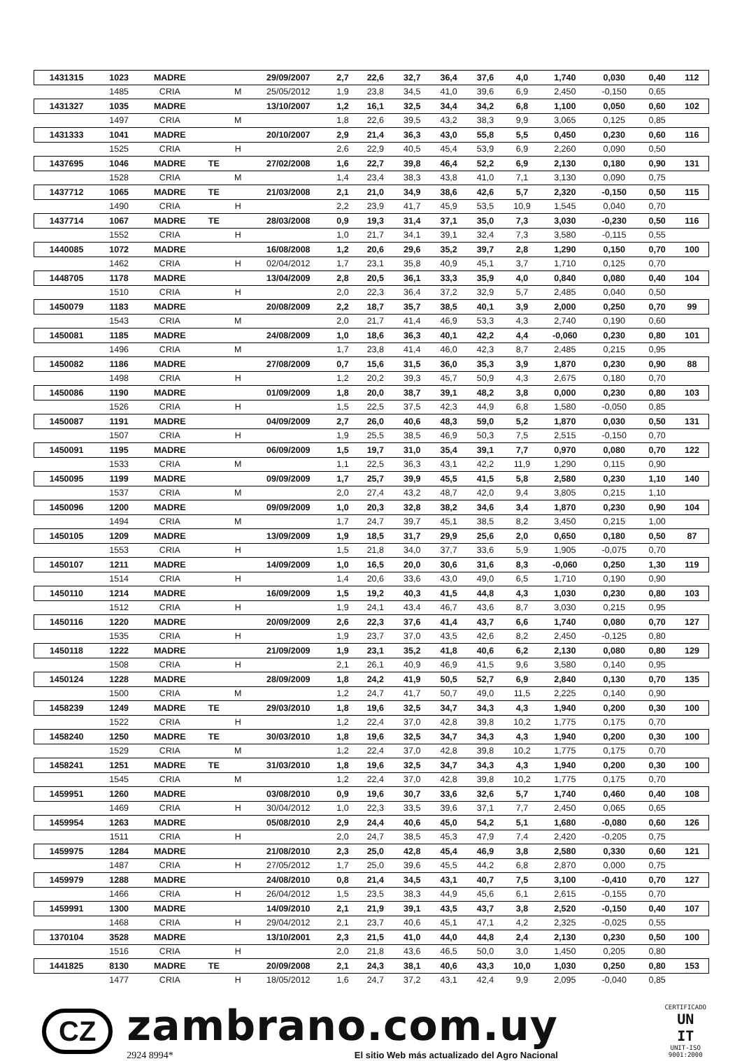| 1431315 | 1023 | MADRE | | | 29/09/2007 | 2,7 | 22,6 | 32,7 | 36,4 | 37,6 | 4,0 | 1,740 | 0,030 | 0,40 | 112 |
| | 1485 | CRIA | | M | 25/05/2012 | 1,9 | 23,8 | 34,5 | 41,0 | 39,6 | 6,9 | 2,450 | -0,150 | 0,65 | |
| 1431327 | 1035 | MADRE | | | 13/10/2007 | 1,2 | 16,1 | 32,5 | 34,4 | 34,2 | 6,8 | 1,100 | 0,050 | 0,60 | 102 |
| | 1497 | CRIA | | M | | 1,8 | 22,6 | 39,5 | 43,2 | 38,3 | 9,9 | 3,065 | 0,125 | 0,85 | |
| 1431333 | 1041 | MADRE | | | 20/10/2007 | 2,9 | 21,4 | 36,3 | 43,0 | 55,8 | 5,5 | 0,450 | 0,230 | 0,60 | 116 |
| | 1525 | CRIA | | H | | 2,6 | 22,9 | 40,5 | 45,4 | 53,9 | 6,9 | 2,260 | 0,090 | 0,50 | |
| 1437695 | 1046 | MADRE | TE | | 27/02/2008 | 1,6 | 22,7 | 39,8 | 46,4 | 52,2 | 6,9 | 2,130 | 0,180 | 0,90 | 131 |
| | 1528 | CRIA | | M | | 1,4 | 23,4 | 38,3 | 43,8 | 41,0 | 7,1 | 3,130 | 0,090 | 0,75 | |
| 1437712 | 1065 | MADRE | TE | | 21/03/2008 | 2,1 | 21,0 | 34,9 | 38,6 | 42,6 | 5,7 | 2,320 | -0,150 | 0,50 | 115 |
| | 1490 | CRIA | | H | | 2,2 | 23,9 | 41,7 | 45,9 | 53,5 | 10,9 | 1,545 | 0,040 | 0,70 | |
| 1437714 | 1067 | MADRE | TE | | 28/03/2008 | 0,9 | 19,3 | 31,4 | 37,1 | 35,0 | 7,3 | 3,030 | -0,230 | 0,50 | 116 |
| | 1552 | CRIA | | H | | 1,0 | 21,7 | 34,1 | 39,1 | 32,4 | 7,3 | 3,580 | -0,115 | 0,55 | |
| 1440085 | 1072 | MADRE | | | 16/08/2008 | 1,2 | 20,6 | 29,6 | 35,2 | 39,7 | 2,8 | 1,290 | 0,150 | 0,70 | 100 |
| | 1462 | CRIA | | H | 02/04/2012 | 1,7 | 23,1 | 35,8 | 40,9 | 45,1 | 3,7 | 1,710 | 0,125 | 0,70 | |
| 1448705 | 1178 | MADRE | | | 13/04/2009 | 2,8 | 20,5 | 36,1 | 33,3 | 35,9 | 4,0 | 0,840 | 0,080 | 0,40 | 104 |
| | 1510 | CRIA | | H | | 2,0 | 22,3 | 36,4 | 37,2 | 32,9 | 5,7 | 2,485 | 0,040 | 0,50 | |
| 1450079 | 1183 | MADRE | | | 20/08/2009 | 2,2 | 18,7 | 35,7 | 38,5 | 40,1 | 3,9 | 2,000 | 0,250 | 0,70 | 99 |
| | 1543 | CRIA | | M | | 2,0 | 21,7 | 41,4 | 46,9 | 53,3 | 4,3 | 2,740 | 0,190 | 0,60 | |
| 1450081 | 1185 | MADRE | | | 24/08/2009 | 1,0 | 18,6 | 36,3 | 40,1 | 42,2 | 4,4 | -0,060 | 0,230 | 0,80 | 101 |
| | 1496 | CRIA | | M | | 1,7 | 23,8 | 41,4 | 46,0 | 42,3 | 8,7 | 2,485 | 0,215 | 0,95 | |
| 1450082 | 1186 | MADRE | | | 27/08/2009 | 0,7 | 15,6 | 31,5 | 36,0 | 35,3 | 3,9 | 1,870 | 0,230 | 0,90 | 88 |
| | 1498 | CRIA | | H | | 1,2 | 20,2 | 39,3 | 45,7 | 50,9 | 4,3 | 2,675 | 0,180 | 0,70 | |
| 1450086 | 1190 | MADRE | | | 01/09/2009 | 1,8 | 20,0 | 38,7 | 39,1 | 48,2 | 3,8 | 0,000 | 0,230 | 0,80 | 103 |
| | 1526 | CRIA | | H | | 1,5 | 22,5 | 37,5 | 42,3 | 44,9 | 6,8 | 1,580 | -0,050 | 0,85 | |
| 1450087 | 1191 | MADRE | | | 04/09/2009 | 2,7 | 26,0 | 40,6 | 48,3 | 59,0 | 5,2 | 1,870 | 0,030 | 0,50 | 131 |
| | 1507 | CRIA | | H | | 1,9 | 25,5 | 38,5 | 46,9 | 50,3 | 7,5 | 2,515 | -0,150 | 0,70 | |
| 1450091 | 1195 | MADRE | | | 06/09/2009 | 1,5 | 19,7 | 31,0 | 35,4 | 39,1 | 7,7 | 0,970 | 0,080 | 0,70 | 122 |
| | 1533 | CRIA | | M | | 1,1 | 22,5 | 36,3 | 43,1 | 42,2 | 11,9 | 1,290 | 0,115 | 0,90 | |
| 1450095 | 1199 | MADRE | | | 09/09/2009 | 1,7 | 25,7 | 39,9 | 45,5 | 41,5 | 5,8 | 2,580 | 0,230 | 1,10 | 140 |
| | 1537 | CRIA | | M | | 2,0 | 27,4 | 43,2 | 48,7 | 42,0 | 9,4 | 3,805 | 0,215 | 1,10 | |
| 1450096 | 1200 | MADRE | | | 09/09/2009 | 1,0 | 20,3 | 32,8 | 38,2 | 34,6 | 3,4 | 1,870 | 0,230 | 0,90 | 104 |
| | 1494 | CRIA | | M | | 1,7 | 24,7 | 39,7 | 45,1 | 38,5 | 8,2 | 3,450 | 0,215 | 1,00 | |
| 1450105 | 1209 | MADRE | | | 13/09/2009 | 1,9 | 18,5 | 31,7 | 29,9 | 25,6 | 2,0 | 0,650 | 0,180 | 0,50 | 87 |
| | 1553 | CRIA | | H | | 1,5 | 21,8 | 34,0 | 37,7 | 33,6 | 5,9 | 1,905 | -0,075 | 0,70 | |
| 1450107 | 1211 | MADRE | | | 14/09/2009 | 1,0 | 16,5 | 20,0 | 30,6 | 31,6 | 8,3 | -0,060 | 0,250 | 1,30 | 119 |
| | 1514 | CRIA | | H | | 1,4 | 20,6 | 33,6 | 43,0 | 49,0 | 6,5 | 1,710 | 0,190 | 0,90 | |
| 1450110 | 1214 | MADRE | | | 16/09/2009 | 1,5 | 19,2 | 40,3 | 41,5 | 44,8 | 4,3 | 1,030 | 0,230 | 0,80 | 103 |
| | 1512 | CRIA | | H | | 1,9 | 24,1 | 43,4 | 46,7 | 43,6 | 8,7 | 3,030 | 0,215 | 0,95 | |
| 1450116 | 1220 | MADRE | | | 20/09/2009 | 2,6 | 22,3 | 37,6 | 41,4 | 43,7 | 6,6 | 1,740 | 0,080 | 0,70 | 127 |
| | 1535 | CRIA | | H | | 1,9 | 23,7 | 37,0 | 43,5 | 42,6 | 8,2 | 2,450 | -0,125 | 0,80 | |
| 1450118 | 1222 | MADRE | | | 21/09/2009 | 1,9 | 23,1 | 35,2 | 41,8 | 40,6 | 6,2 | 2,130 | 0,080 | 0,80 | 129 |
| | 1508 | CRIA | | H | | 2,1 | 26,1 | 40,9 | 46,9 | 41,5 | 9,6 | 3,580 | 0,140 | 0,95 | |
| 1450124 | 1228 | MADRE | | | 28/09/2009 | 1,8 | 24,2 | 41,9 | 50,5 | 52,7 | 6,9 | 2,840 | 0,130 | 0,70 | 135 |
| | 1500 | CRIA | | M | | 1,2 | 24,7 | 41,7 | 50,7 | 49,0 | 11,5 | 2,225 | 0,140 | 0,90 | |
| 1458239 | 1249 | MADRE | TE | | 29/03/2010 | 1,8 | 19,6 | 32,5 | 34,7 | 34,3 | 4,3 | 1,940 | 0,200 | 0,30 | 100 |
| | 1522 | CRIA | | H | | 1,2 | 22,4 | 37,0 | 42,8 | 39,8 | 10,2 | 1,775 | 0,175 | 0,70 | |
| 1458240 | 1250 | MADRE | TE | | 30/03/2010 | 1,8 | 19,6 | 32,5 | 34,7 | 34,3 | 4,3 | 1,940 | 0,200 | 0,30 | 100 |
| | 1529 | CRIA | | M | | 1,2 | 22,4 | 37,0 | 42,8 | 39,8 | 10,2 | 1,775 | 0,175 | 0,70 | |
| 1458241 | 1251 | MADRE | TE | | 31/03/2010 | 1,8 | 19,6 | 32,5 | 34,7 | 34,3 | 4,3 | 1,940 | 0,200 | 0,30 | 100 |
| | 1545 | CRIA | | M | | 1,2 | 22,4 | 37,0 | 42,8 | 39,8 | 10,2 | 1,775 | 0,175 | 0,70 | |
| 1459951 | 1260 | MADRE | | | 03/08/2010 | 0,9 | 19,6 | 30,7 | 33,6 | 32,6 | 5,7 | 1,740 | 0,460 | 0,40 | 108 |
| | 1469 | CRIA | | H | 30/04/2012 | 1,0 | 22,3 | 33,5 | 39,6 | 37,1 | 7,7 | 2,450 | 0,065 | 0,65 | |
| 1459954 | 1263 | MADRE | | | 05/08/2010 | 2,9 | 24,4 | 40,6 | 45,0 | 54,2 | 5,1 | 1,680 | -0,080 | 0,60 | 126 |
| | 1511 | CRIA | | H | | 2,0 | 24,7 | 38,5 | 45,3 | 47,9 | 7,4 | 2,420 | -0,205 | 0,75 | |
| 1459975 | 1284 | MADRE | | | 21/08/2010 | 2,3 | 25,0 | 42,8 | 45,4 | 46,9 | 3,8 | 2,580 | 0,330 | 0,60 | 121 |
| | 1487 | CRIA | | H | 27/05/2012 | 1,7 | 25,0 | 39,6 | 45,5 | 44,2 | 6,8 | 2,870 | 0,000 | 0,75 | |
| 1459979 | 1288 | MADRE | | | 24/08/2010 | 0,8 | 21,4 | 34,5 | 43,1 | 40,7 | 7,5 | 3,100 | -0,410 | 0,70 | 127 |
| | 1466 | CRIA | | H | 26/04/2012 | 1,5 | 23,5 | 38,3 | 44,9 | 45,6 | 6,1 | 2,615 | -0,155 | 0,70 | |
| 1459991 | 1300 | MADRE | | | 14/09/2010 | 2,1 | 21,9 | 39,1 | 43,5 | 43,7 | 3,8 | 2,520 | -0,150 | 0,40 | 107 |
| | 1468 | CRIA | | H | 29/04/2012 | 2,1 | 23,7 | 40,6 | 45,1 | 47,1 | 4,2 | 2,325 | -0,025 | 0,55 | |
| 1370104 | 3528 | MADRE | | | 13/10/2001 | 2,3 | 21,5 | 41,0 | 44,0 | 44,8 | 2,4 | 2,130 | 0,230 | 0,50 | 100 |
| | 1516 | CRIA | | H | | 2,0 | 21,8 | 43,6 | 46,5 | 50,0 | 3,0 | 1,450 | 0,205 | 0,80 | |
| 1441825 | 8130 | MADRE | TE | | 20/09/2008 | 2,1 | 24,3 | 38,1 | 40,6 | 43,3 | 10,0 | 1,030 | 0,250 | 0,80 | 153 |
| | 1477 | CRIA | | H | 18/05/2012 | 1,6 | 24,7 | 37,2 | 43,1 | 42,4 | 9,9 | 2,095 | -0,040 | 0,85 | |
CZ
zambrano.com.uy
2924 8994* El sitio Web más actualizado del Agro Nacional
CERTIFICADO
UN
IT
UNIT-ISO
9001:2000